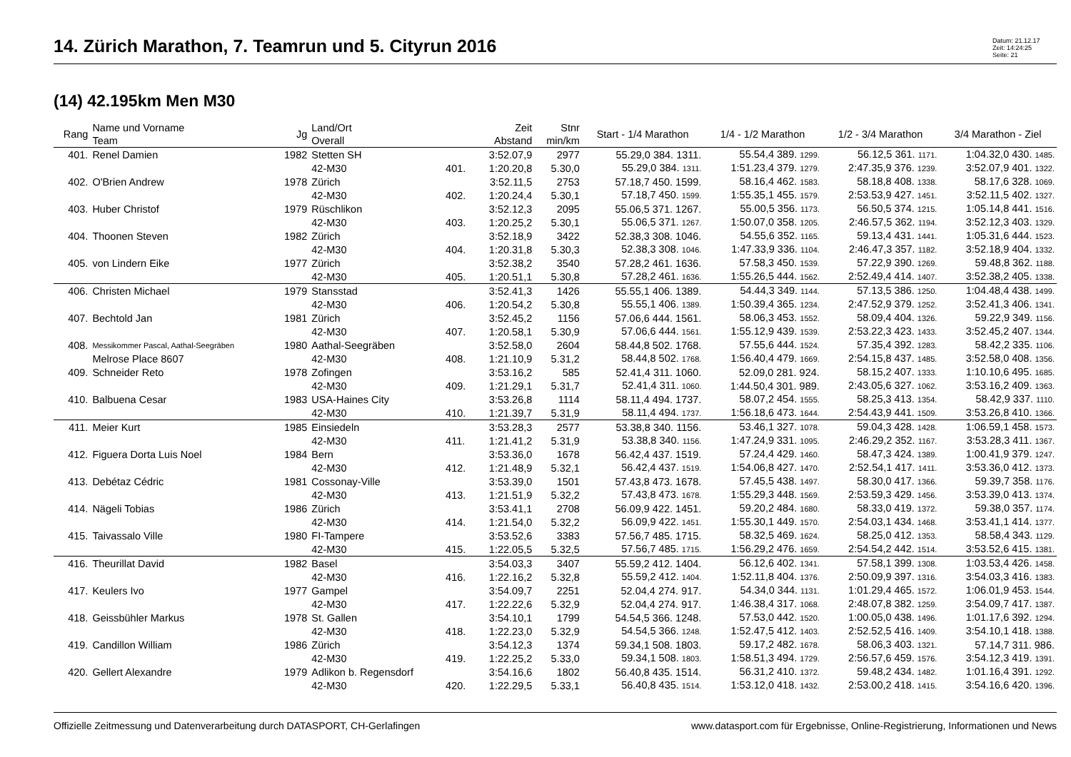14. Zürich Marathon, 7. Teamrun und 5. Cityrun 2016
Datum: 21.12.17
Zeit: 14:24:25
Seite: 21
(14) 42.195km Men M30
| Rang | Name und Vorname Team | Jg | Land/Ort Overall | | Zeit Abstand | Stnr min/km | Start - 1/4 Marathon | 1/4 - 1/2 Marathon | 1/2 - 3/4 Marathon | 3/4 Marathon - Ziel |
| --- | --- | --- | --- | --- | --- | --- | --- | --- | --- | --- |
| 401. | Renel Damien | 1982 | Stetten SH | | 3:52.07,9 | 2977 | 55.29,0 384. 1311. | 55.54,4 389. 1299. | 56.12,5 361. 1171. | 1:04.32,0 430. 1485. |
| | | | 42-M30 | 401. | 1:20.20,8 | 5.30,0 | 55.29,0 384. 1311. | 1:51.23,4 379. 1279. | 2:47.35,9 376. 1239. | 3:52.07,9 401. 1322. |
| 402. | O'Brien Andrew | 1978 | Zürich | | 3:52.11,5 | 2753 | 57.18,7 450. 1599. | 58.16,4 462. 1583. | 58.18,8 408. 1338. | 58.17,6 328. 1069. |
| | | | 42-M30 | 402. | 1:20.24,4 | 5.30,1 | 57.18,7 450. 1599. | 1:55.35,1 455. 1579. | 2:53.53,9 427. 1451. | 3:52.11,5 402. 1327. |
| 403. | Huber Christof | 1979 | Rüschlikon | | 3:52.12,3 | 2095 | 55.06,5 371. 1267. | 55.00,5 356. 1173. | 56.50,5 374. 1215. | 1:05.14,8 441. 1516. |
| | | | 42-M30 | 403. | 1:20.25,2 | 5.30,1 | 55.06,5 371. 1267. | 1:50.07,0 358. 1205. | 2:46.57,5 362. 1194. | 3:52.12,3 403. 1329. |
| 404. | Thoonen Steven | 1982 | Zürich | | 3:52.18,9 | 3422 | 52.38,3 308. 1046. | 54.55,6 352. 1165. | 59.13,4 431. 1441. | 1:05.31,6 444. 1523. |
| | | | 42-M30 | 404. | 1:20.31,8 | 5.30,3 | 52.38,3 308. 1046. | 1:47.33,9 336. 1104. | 2:46.47,3 357. 1182. | 3:52.18,9 404. 1332. |
| 405. | von Lindern Eike | 1977 | Zürich | | 3:52.38,2 | 3540 | 57.28,2 461. 1636. | 57.58,3 450. 1539. | 57.22,9 390. 1269. | 59.48,8 362. 1188. |
| | | | 42-M30 | 405. | 1:20.51,1 | 5.30,8 | 57.28,2 461. 1636. | 1:55.26,5 444. 1562. | 2:52.49,4 414. 1407. | 3:52.38,2 405. 1338. |
| 406. | Christen Michael | 1979 | Stansstad | | 3:52.41,3 | 1426 | 55.55,1 406. 1389. | 54.44,3 349. 1144. | 57.13,5 386. 1250. | 1:04.48,4 438. 1499. |
| | | | 42-M30 | 406. | 1:20.54,2 | 5.30,8 | 55.55,1 406. 1389. | 1:50.39,4 365. 1234. | 2:47.52,9 379. 1252. | 3:52.41,3 406. 1341. |
| 407. | Bechtold Jan | 1981 | Zürich | | 3:52.45,2 | 1156 | 57.06,6 444. 1561. | 58.06,3 453. 1552. | 58.09,4 404. 1326. | 59.22,9 349. 1156. |
| | | | 42-M30 | 407. | 1:20.58,1 | 5.30,9 | 57.06,6 444. 1561. | 1:55.12,9 439. 1539. | 2:53.22,3 423. 1433. | 3:52.45,2 407. 1344. |
| 408. | Messikommer Pascal, Aathal-Seegräben | 1980 | Aathal-Seegräben | | 3:52.58,0 | 2604 | 58.44,8 502. 1768. | 57.55,6 444. 1524. | 57.35,4 392. 1283. | 58.42,2 335. 1106. |
| | Melrose Place 8607 | | 42-M30 | 408. | 1:21.10,9 | 5.31,2 | 58.44,8 502. 1768. | 1:56.40,4 479. 1669. | 2:54.15,8 437. 1485. | 3:52.58,0 408. 1356. |
| 409. | Schneider Reto | 1978 | Zofingen | | 3:53.16,2 | 585 | 52.41,4 311. 1060. | 52.09,0 281. 924. | 58.15,2 407. 1333. | 1:10.10,6 495. 1685. |
| | | | 42-M30 | 409. | 1:21.29,1 | 5.31,7 | 52.41,4 311. 1060. | 1:44.50,4 301. 989. | 2:43.05,6 327. 1062. | 3:53.16,2 409. 1363. |
| 410. | Balbuena Cesar | 1983 | USA-Haines City | | 3:53.26,8 | 1114 | 58.11,4 494. 1737. | 58.07,2 454. 1555. | 58.25,3 413. 1354. | 58.42,9 337. 1110. |
| | | | 42-M30 | 410. | 1:21.39,7 | 5.31,9 | 58.11,4 494. 1737. | 1:56.18,6 473. 1644. | 2:54.43,9 441. 1509. | 3:53.26,8 410. 1366. |
| 411. | Meier Kurt | 1985 | Einsiedeln | | 3:53.28,3 | 2577 | 53.38,8 340. 1156. | 53.46,1 327. 1078. | 59.04,3 428. 1428. | 1:06.59,1 458. 1573. |
| | | | 42-M30 | 411. | 1:21.41,2 | 5.31,9 | 53.38,8 340. 1156. | 1:47.24,9 331. 1095. | 2:46.29,2 352. 1167. | 3:53.28,3 411. 1367. |
| 412. | Figuera Dorta Luis Noel | 1984 | Bern | | 3:53.36,0 | 1678 | 56.42,4 437. 1519. | 57.24,4 429. 1460. | 58.47,3 424. 1389. | 1:00.41,9 379. 1247. |
| | | | 42-M30 | 412. | 1:21.48,9 | 5.32,1 | 56.42,4 437. 1519. | 1:54.06,8 427. 1470. | 2:52.54,1 417. 1411. | 3:53.36,0 412. 1373. |
| 413. | Debétaz Cédric | 1981 | Cossonay-Ville | | 3:53.39,0 | 1501 | 57.43,8 473. 1678. | 57.45,5 438. 1497. | 58.30,0 417. 1366. | 59.39,7 358. 1176. |
| | | | 42-M30 | 413. | 1:21.51,9 | 5.32,2 | 57.43,8 473. 1678. | 1:55.29,3 448. 1569. | 2:53.59,3 429. 1456. | 3:53.39,0 413. 1374. |
| 414. | Nägeli Tobias | 1986 | Zürich | | 3:53.41,1 | 2708 | 56.09,9 422. 1451. | 59.20,2 484. 1680. | 58.33,0 419. 1372. | 59.38,0 357. 1174. |
| | | | 42-M30 | 414. | 1:21.54,0 | 5.32,2 | 56.09,9 422. 1451. | 1:55.30,1 449. 1570. | 2:54.03,1 434. 1468. | 3:53.41,1 414. 1377. |
| 415. | Taivassalo Ville | 1980 | FI-Tampere | | 3:53.52,6 | 3383 | 57.56,7 485. 1715. | 58.32,5 469. 1624. | 58.25,0 412. 1353. | 58.58,4 343. 1129. |
| | | | 42-M30 | 415. | 1:22.05,5 | 5.32,5 | 57.56,7 485. 1715. | 1:56.29,2 476. 1659. | 2:54.54,2 442. 1514. | 3:53.52,6 415. 1381. |
| 416. | Theurillat David | 1982 | Basel | | 3:54.03,3 | 3407 | 55.59,2 412. 1404. | 56.12,6 402. 1341. | 57.58,1 399. 1308. | 1:03.53,4 426. 1458. |
| | | | 42-M30 | 416. | 1:22.16,2 | 5.32,8 | 55.59,2 412. 1404. | 1:52.11,8 404. 1376. | 2:50.09,9 397. 1316. | 3:54.03,3 416. 1383. |
| 417. | Keulers Ivo | 1977 | Gampel | | 3:54.09,7 | 2251 | 52.04,4 274. 917. | 54.34,0 344. 1131. | 1:01.29,4 465. 1572. | 1:06.01,9 453. 1544. |
| | | | 42-M30 | 417. | 1:22.22,6 | 5.32,9 | 52.04,4 274. 917. | 1:46.38,4 317. 1068. | 2:48.07,8 382. 1259. | 3:54.09,7 417. 1387. |
| 418. | Geissbühler Markus | 1978 | St. Gallen | | 3:54.10,1 | 1799 | 54.54,5 366. 1248. | 57.53,0 442. 1520. | 1:00.05,0 438. 1496. | 1:01.17,6 392. 1294. |
| | | | 42-M30 | 418. | 1:22.23,0 | 5.32,9 | 54.54,5 366. 1248. | 1:52.47,5 412. 1403. | 2:52.52,5 416. 1409. | 3:54.10,1 418. 1388. |
| 419. | Candillon William | 1986 | Zürich | | 3:54.12,3 | 1374 | 59.34,1 508. 1803. | 59.17,2 482. 1678. | 58.06,3 403. 1321. | 57.14,7 311. 986. |
| | | | 42-M30 | 419. | 1:22.25,2 | 5.33,0 | 59.34,1 508. 1803. | 1:58.51,3 494. 1729. | 2:56.57,6 459. 1576. | 3:54.12,3 419. 1391. |
| 420. | Gellert Alexandre | 1979 | Adlikon b. Regensdorf | | 3:54.16,6 | 1802 | 56.40,8 435. 1514. | 56.31,2 410. 1372. | 59.48,2 434. 1482. | 1:01.16,4 391. 1292. |
| | | | 42-M30 | 420. | 1:22.29,5 | 5.33,1 | 56.40,8 435. 1514. | 1:53.12,0 418. 1432. | 2:53.00,2 418. 1415. | 3:54.16,6 420. 1396. |
Offizielle Zeitmessung und Datenverarbeitung durch DATASPORT, CH-Gerlafingen www.datasport.com für Ergebnisse, Online-Registrierung, Informationen und News